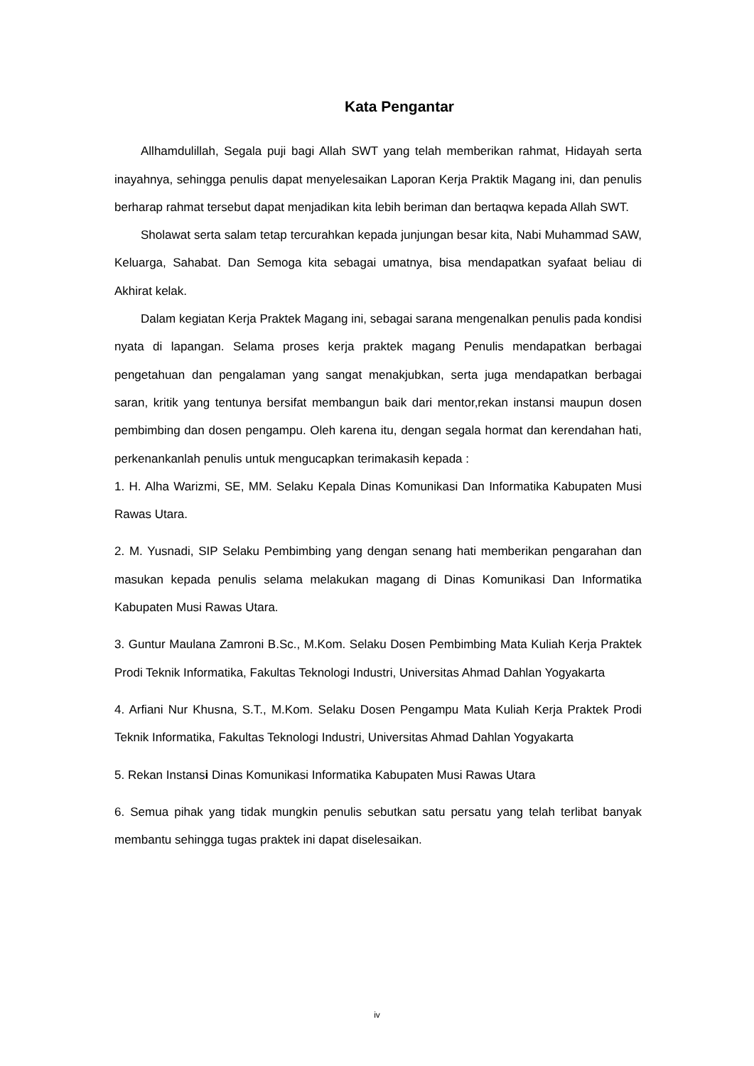Kata Pengantar
Allhamdulillah, Segala puji bagi Allah SWT yang telah memberikan rahmat, Hidayah serta inayahnya, sehingga penulis dapat menyelesaikan Laporan Kerja Praktik Magang ini, dan penulis berharap rahmat tersebut dapat menjadikan kita lebih beriman dan bertaqwa kepada Allah SWT.
Sholawat serta salam tetap tercurahkan kepada junjungan besar kita, Nabi Muhammad SAW, Keluarga, Sahabat. Dan Semoga kita sebagai umatnya, bisa mendapatkan syafaat beliau di Akhirat kelak.
Dalam kegiatan Kerja Praktek Magang ini, sebagai sarana mengenalkan penulis pada kondisi nyata di lapangan. Selama proses kerja praktek magang Penulis mendapatkan berbagai pengetahuan dan pengalaman yang sangat menakjubkan, serta juga mendapatkan berbagai saran, kritik yang tentunya bersifat membangun baik dari mentor,rekan instansi maupun dosen pembimbing dan dosen pengampu. Oleh karena itu, dengan segala hormat dan kerendahan hati, perkenankanlah penulis untuk mengucapkan terimakasih kepada :
1. H. Alha Warizmi, SE, MM. Selaku Kepala Dinas Komunikasi Dan Informatika Kabupaten Musi Rawas Utara.
2. M. Yusnadi, SIP Selaku Pembimbing yang dengan senang hati memberikan pengarahan dan masukan kepada penulis selama melakukan magang di Dinas Komunikasi Dan Informatika Kabupaten Musi Rawas Utara.
3. Guntur Maulana Zamroni B.Sc., M.Kom. Selaku Dosen Pembimbing Mata Kuliah Kerja Praktek Prodi Teknik Informatika, Fakultas Teknologi Industri, Universitas Ahmad Dahlan Yogyakarta
4. Arfiani Nur Khusna, S.T., M.Kom. Selaku Dosen Pengampu Mata Kuliah Kerja Praktek Prodi Teknik Informatika, Fakultas Teknologi Industri, Universitas Ahmad Dahlan Yogyakarta
5. Rekan Instansi Dinas Komunikasi Informatika Kabupaten Musi Rawas Utara
6. Semua pihak yang tidak mungkin penulis sebutkan satu persatu yang telah terlibat banyak membantu sehingga tugas praktek ini dapat diselesaikan.
iv